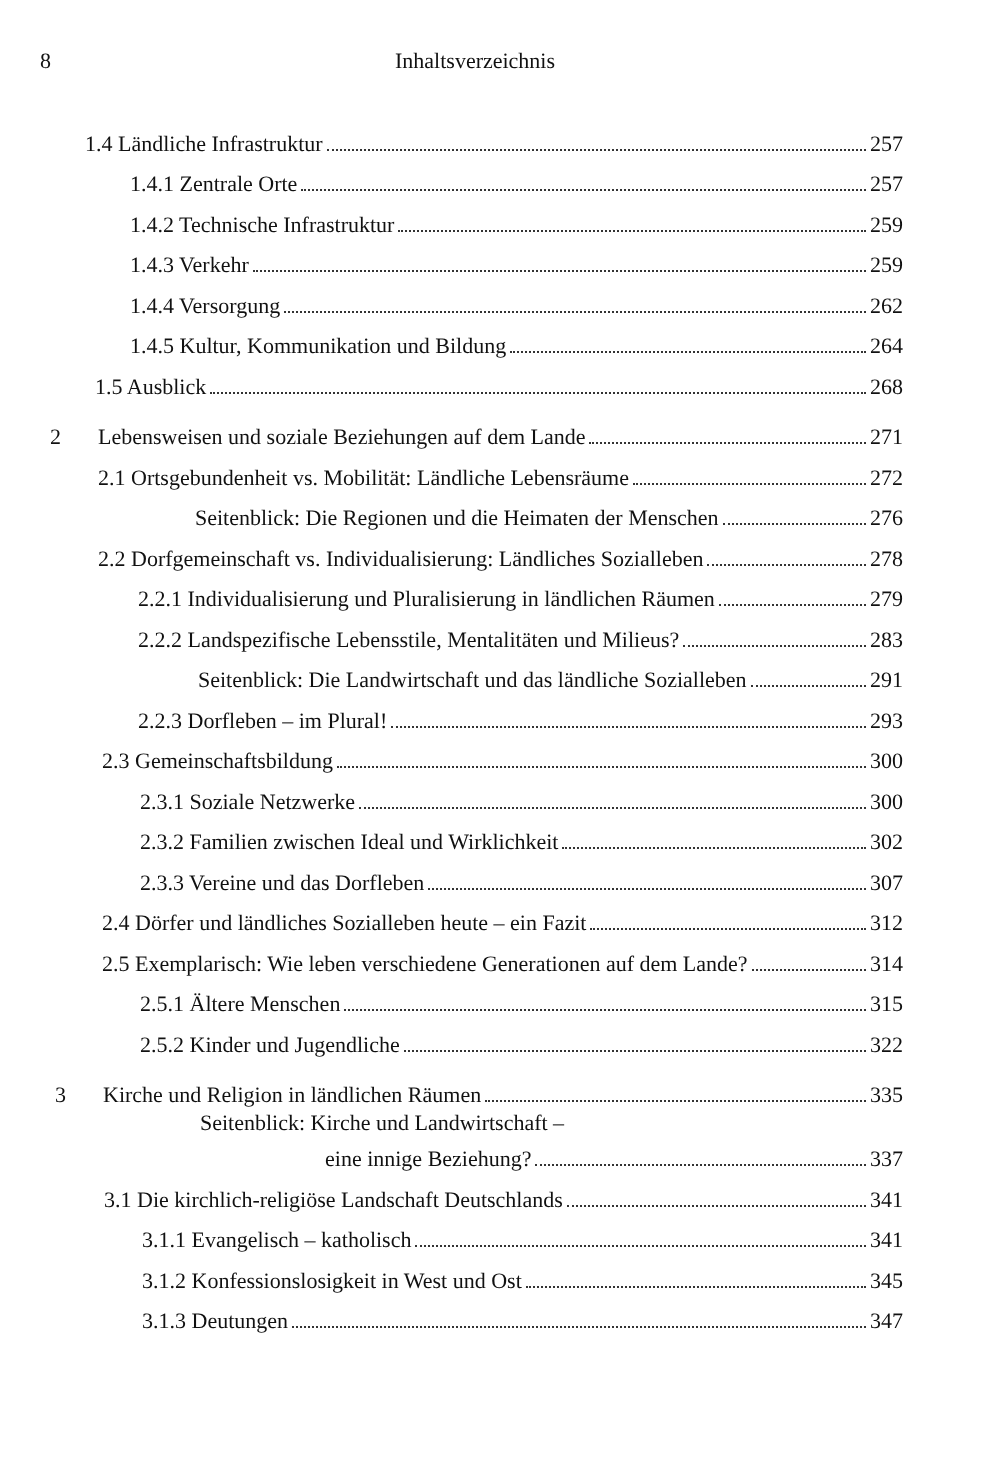8 Inhaltsverzeichnis
1.4 Ländliche Infrastruktur 257
1.4.1 Zentrale Orte 257
1.4.2 Technische Infrastruktur 259
1.4.3 Verkehr 259
1.4.4 Versorgung 262
1.4.5 Kultur, Kommunikation und Bildung 264
1.5 Ausblick 268
2 Lebensweisen und soziale Beziehungen auf dem Lande 271
2.1 Ortsgebundenheit vs. Mobilität: Ländliche Lebensräume 272
Seitenblick: Die Regionen und die Heimaten der Menschen 276
2.2 Dorfgemeinschaft vs. Individualisierung: Ländliches Sozialleben 278
2.2.1 Individualisierung und Pluralisierung in ländlichen Räumen 279
2.2.2 Landspezifische Lebensstile, Mentalitäten und Milieus? 283
Seitenblick: Die Landwirtschaft und das ländliche Sozialleben 291
2.2.3 Dorfleben – im Plural! 293
2.3 Gemeinschaftsbildung 300
2.3.1 Soziale Netzwerke 300
2.3.2 Familien zwischen Ideal und Wirklichkeit 302
2.3.3 Vereine und das Dorfleben 307
2.4 Dörfer und ländliches Sozialleben heute – ein Fazit 312
2.5 Exemplarisch: Wie leben verschiedene Generationen auf dem Lande? 314
2.5.1 Ältere Menschen 315
2.5.2 Kinder und Jugendliche 322
3 Kirche und Religion in ländlichen Räumen 335
Seitenblick: Kirche und Landwirtschaft –
eine innige Beziehung? 337
3.1 Die kirchlich-religiöse Landschaft Deutschlands 341
3.1.1 Evangelisch – katholisch 341
3.1.2 Konfessionslosigkeit in West und Ost 345
3.1.3 Deutungen 347